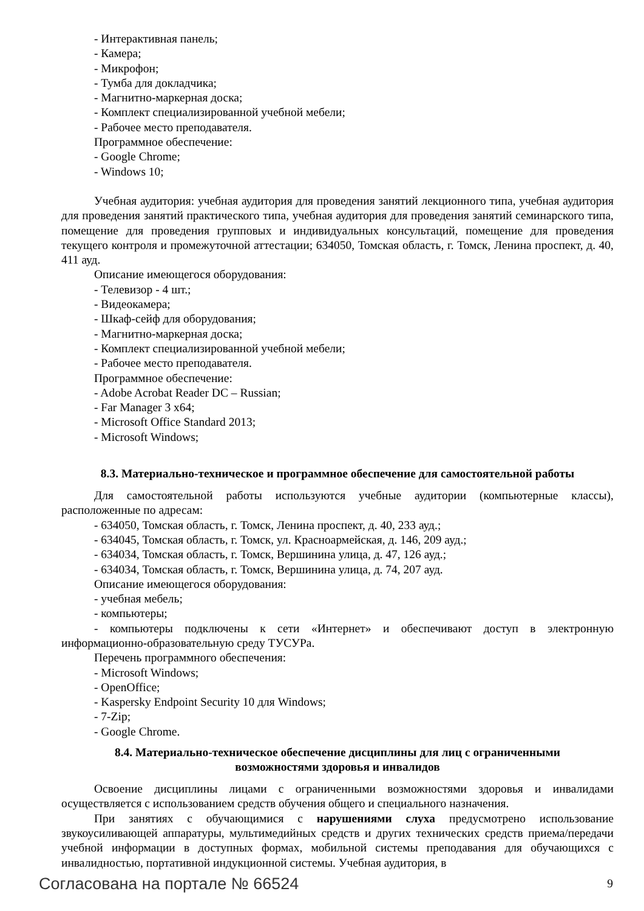- Интерактивная панель;
- Камера;
- Микрофон;
- Тумба для докладчика;
- Магнитно-маркерная доска;
- Комплект специализированной учебной мебели;
- Рабочее место преподавателя.
Программное обеспечение:
- Google Chrome;
- Windows 10;
Учебная аудитория: учебная аудитория для проведения занятий лекционного типа, учебная аудитория для проведения занятий практического типа, учебная аудитория для проведения занятий семинарского типа, помещение для проведения групповых и индивидуальных консультаций, помещение для проведения текущего контроля и промежуточной аттестации; 634050, Томская область, г. Томск, Ленина проспект, д. 40, 411 ауд.
Описание имеющегося оборудования:
- Телевизор - 4 шт.;
- Видеокамера;
- Шкаф-сейф для оборудования;
- Магнитно-маркерная доска;
- Комплект специализированной учебной мебели;
- Рабочее место преподавателя.
Программное обеспечение:
- Adobe Acrobat Reader DC – Russian;
- Far Manager 3 x64;
- Microsoft Office Standard 2013;
- Microsoft Windows;
8.3. Материально-техническое и программное обеспечение для самостоятельной работы
Для самостоятельной работы используются учебные аудитории (компьютерные классы), расположенные по адресам:
- 634050, Томская область, г. Томск, Ленина проспект, д. 40, 233 ауд.;
- 634045, Томская область, г. Томск, ул. Красноармейская, д. 146, 209 ауд.;
- 634034, Томская область, г. Томск, Вершинина улица, д. 47, 126 ауд.;
- 634034, Томская область, г. Томск, Вершинина улица, д. 74, 207 ауд.
Описание имеющегося оборудования:
- учебная мебель;
- компьютеры;
- компьютеры подключены к сети «Интернет» и обеспечивают доступ в электронную информационно-образовательную среду ТУСУРа.
Перечень программного обеспечения:
- Microsoft Windows;
- OpenOffice;
- Kaspersky Endpoint Security 10 для Windows;
- 7-Zip;
- Google Chrome.
8.4. Материально-техническое обеспечение дисциплины для лиц с ограниченными
возможностями здоровья и инвалидов
Освоение дисциплины лицами с ограниченными возможностями здоровья и инвалидами осуществляется с использованием средств обучения общего и специального назначения.
При занятиях с обучающимися с нарушениями слуха предусмотрено использование звукоусиливающей аппаратуры, мультимедийных средств и других технических средств приема/передачи учебной информации в доступных формах, мобильной системы преподавания для обучающихся с инвалидностью, портативной индукционной системы. Учебная аудитория, в
Согласована на портале № 66524 9